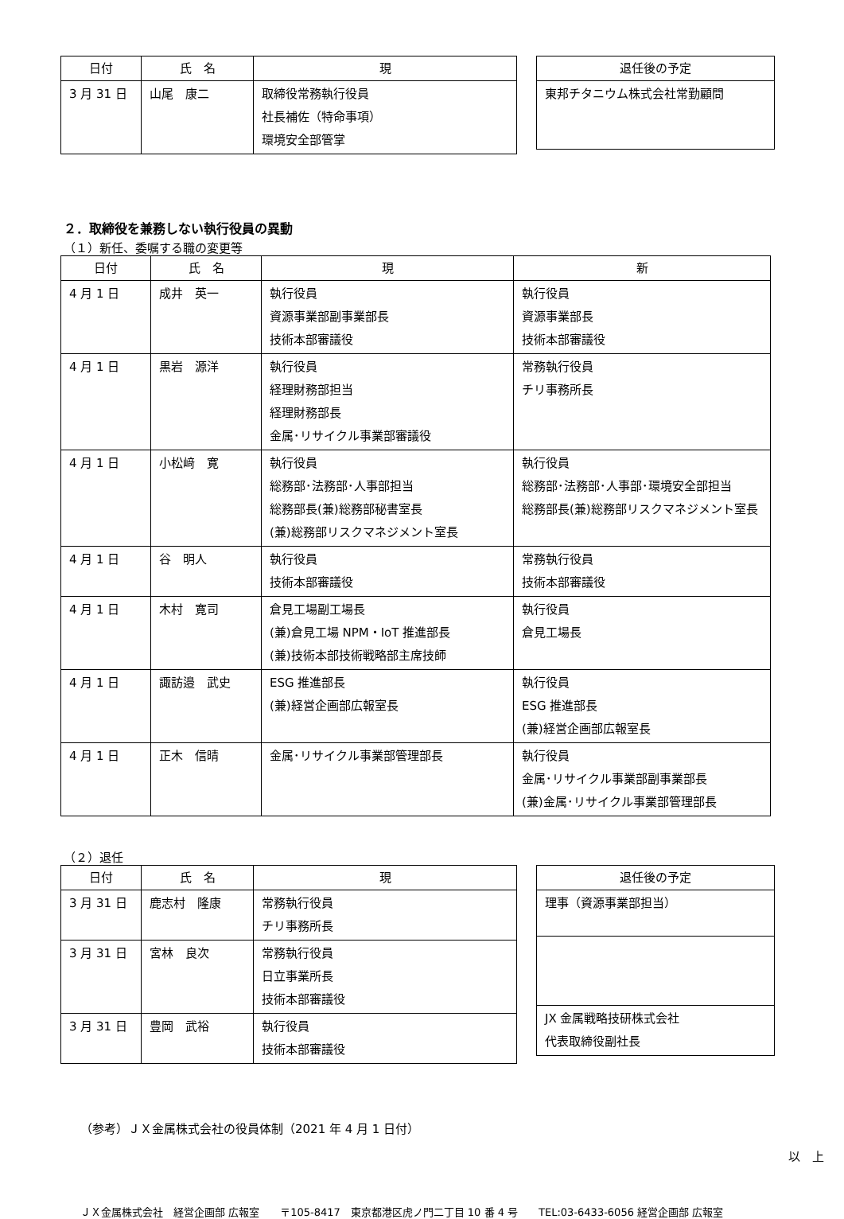| 日付 | 氏 名 | 現 |
| --- | --- | --- |
| 3 月 31 日 | 山尾 康二 | 取締役常務執行役員 社長補佐（特命事項） 環境安全部管掌 |
| 退任後の予定 |
| --- |
| 東邦チタニウム株式会社常勤顧問 |
２．取締役を兼務しない執行役員の異動
（１）新任、委嘱する職の変更等
| 日付 | 氏 名 | 現 | 新 |
| --- | --- | --- | --- |
| 4 月 1 日 | 成井 英一 | 執行役員 資源事業部副事業部長 技術本部審議役 | 執行役員 資源事業部長 技術本部審議役 |
| 4 月 1 日 | 黒岩 源洋 | 執行役員 経理財務部担当 経理財務部長 金属･リサイクル事業部審議役 | 常務執行役員 チリ事務所長 |
| 4 月 1 日 | 小松﨑 寛 | 執行役員 総務部･法務部･人事部担当 総務部長(兼)総務部秘書室長 (兼)総務部リスクマネジメント室長 | 執行役員 総務部･法務部･人事部･環境安全部担当 総務部長(兼)総務部リスクマネジメント室長 |
| 4 月 1 日 | 谷 明人 | 執行役員 技術本部審議役 | 常務執行役員 技術本部審議役 |
| 4 月 1 日 | 木村 寛司 | 倉見工場副工場長 (兼)倉見工場 NPM・IoT 推進部長 (兼)技術本部技術戦略部主席技師 | 執行役員 倉見工場長 |
| 4 月 1 日 | 諏訪邉 武史 | ESG 推進部長 (兼)経営企画部広報室長 | 執行役員 ESG 推進部長 (兼)経営企画部広報室長 |
| 4 月 1 日 | 正木 信晴 | 金属･リサイクル事業部管理部長 | 執行役員 金属･リサイクル事業部副事業部長 (兼)金属･リサイクル事業部管理部長 |
（２）退任
| 日付 | 氏 名 | 現 |
| --- | --- | --- |
| 3 月 31 日 | 鹿志村 隆康 | 常務執行役員 チリ事務所長 |
| 3 月 31 日 | 宮林 良次 | 常務執行役員 日立事業所長 技術本部審議役 |
| 3 月 31 日 | 豊岡 武裕 | 執行役員 技術本部審議役 |
| 退任後の予定 |
| --- |
| 理事（資源事業部担当） |
| JX 金属戦略技研株式会社 代表取締役副社長 |
（参考）ＪＸ金属株式会社の役員体制（2021 年 4 月 1 日付）
以　上
ＪＸ金属株式会社　経営企画部 広報室　　〒105-8417　東京都港区虎ノ門二丁目 10 番 4 号　　TEL:03-6433-6056 経営企画部 広報室